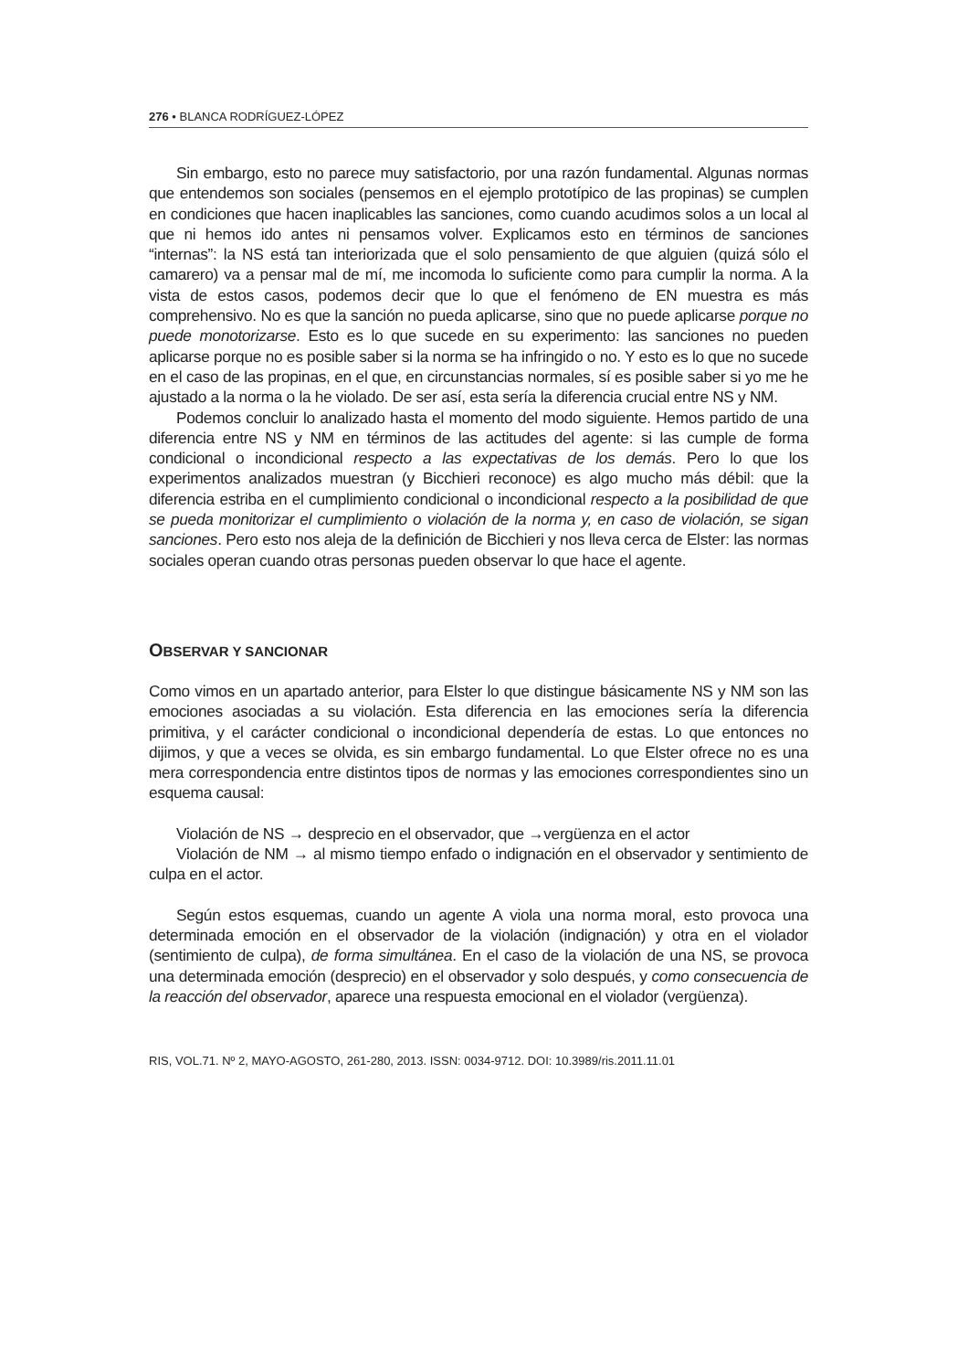276 • BLANCA RODRÍGUEZ-LÓPEZ
Sin embargo, esto no parece muy satisfactorio, por una razón fundamental. Algunas normas que entendemos son sociales (pensemos en el ejemplo prototípico de las propinas) se cumplen en condiciones que hacen inaplicables las sanciones, como cuando acudimos solos a un local al que ni hemos ido antes ni pensamos volver. Explicamos esto en términos de sanciones “internas”: la NS está tan interiorizada que el solo pensamiento de que alguien (quizá sólo el camarero) va a pensar mal de mí, me incomoda lo suficiente como para cumplir la norma. A la vista de estos casos, podemos decir que lo que el fenómeno de EN muestra es más comprehensivo. No es que la sanción no pueda aplicarse, sino que no puede aplicarse porque no puede monotorizarse. Esto es lo que sucede en su experimento: las sanciones no pueden aplicarse porque no es posible saber si la norma se ha infringido o no. Y esto es lo que no sucede en el caso de las propinas, en el que, en circunstancias normales, sí es posible saber si yo me he ajustado a la norma o la he violado. De ser así, esta sería la diferencia crucial entre NS y NM.
Podemos concluir lo analizado hasta el momento del modo siguiente. Hemos partido de una diferencia entre NS y NM en términos de las actitudes del agente: si las cumple de forma condicional o incondicional respecto a las expectativas de los demás. Pero lo que los experimentos analizados muestran (y Bicchieri reconoce) es algo mucho más débil: que la diferencia estriba en el cumplimiento condicional o incondicional respecto a la posibilidad de que se pueda monitorizar el cumplimiento o violación de la norma y, en caso de violación, se sigan sanciones. Pero esto nos aleja de la definición de Bicchieri y nos lleva cerca de Elster: las normas sociales operan cuando otras personas pueden observar lo que hace el agente.
OBSERVAR Y SANCIONAR
Como vimos en un apartado anterior, para Elster lo que distingue básicamente NS y NM son las emociones asociadas a su violación. Esta diferencia en las emociones sería la diferencia primitiva, y el carácter condicional o incondicional dependería de estas. Lo que entonces no dijimos, y que a veces se olvida, es sin embargo fundamental. Lo que Elster ofrece no es una mera correspondencia entre distintos tipos de normas y las emociones correspondientes sino un esquema causal:
Violación de NS → desprecio en el observador, que →vergüenza en el actor
Violación de NM → al mismo tiempo enfado o indignación en el observador y sentimiento de culpa en el actor.
Según estos esquemas, cuando un agente A viola una norma moral, esto provoca una determinada emoción en el observador de la violación (indignación) y otra en el violador (sentimiento de culpa), de forma simultánea. En el caso de la violación de una NS, se provoca una determinada emoción (desprecio) en el observador y solo después, y como consecuencia de la reacción del observador, aparece una respuesta emocional en el violador (vergüenza).
RIS, VOL.71. Nº 2, MAYO-AGOSTO, 261-280, 2013. ISSN: 0034-9712. DOI: 10.3989/ris.2011.11.01